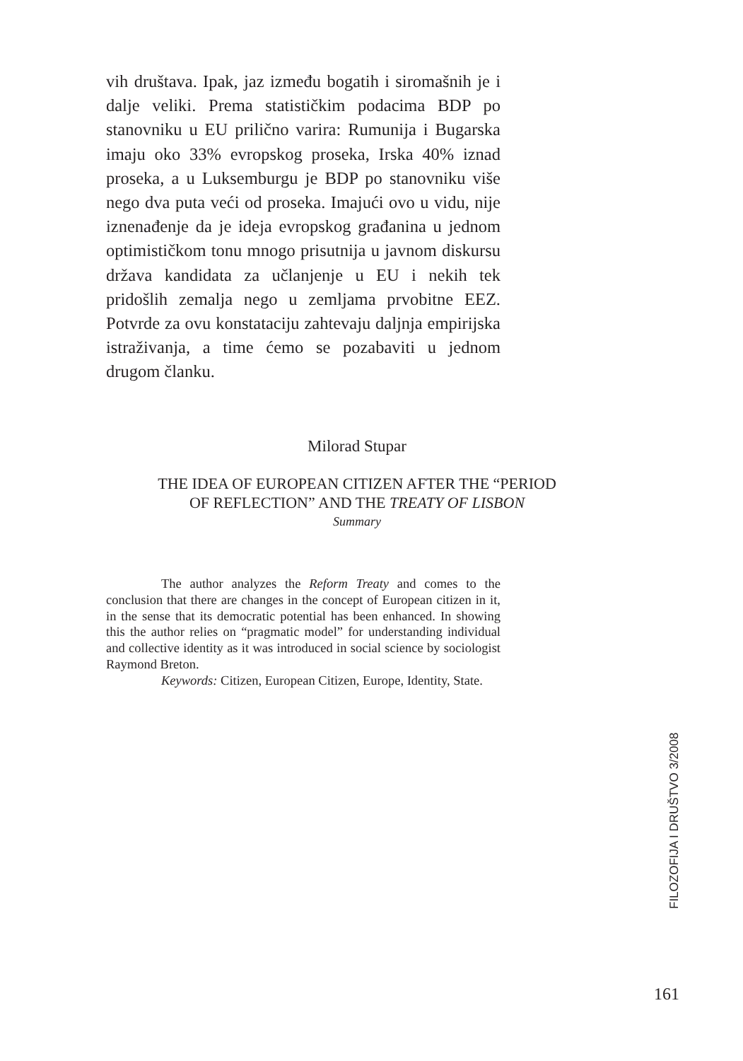vih društava. Ipak, jaz između bogatih i siromašnih je i dalje veliki. Prema statističkim podacima BDP po stanovniku u EU prilično varira: Rumunija i Bugarska imaju oko 33% evropskog proseka, Irska 40% iznad proseka, a u Luksemburgu je BDP po stanovniku više nego dva puta veći od proseka. Imajući ovo u vidu, nije iznenađenje da je ideja evropskog građanina u jednom optimističkom tonu mnogo prisutnija u javnom diskursu država kandidata za učlanjenje u EU i nekih tek pridošlih zemalja nego u zemljama prvobitne EEZ. Potvrde za ovu konstataciju zahtevaju daljnja empirijska istraživanja, a time ćemo se pozabaviti u jednom drugom članku.
Milorad Stupar
THE IDEA OF EUROPEAN CITIZEN AFTER THE “PERIOD
OF REFLECTION” AND THE TREATY OF LISBON
Summary
The author analyzes the Reform Treaty and comes to the conclusion that there are changes in the concept of European citizen in it, in the sense that its democratic potential has been enhanced. In showing this the author relies on “pragmatic model” for understanding individual and collective identity as it was introduced in social science by sociologist Raymond Breton.
Keywords: Citizen, European Citizen, Europe, Identity, State.
FILOZOFIJA I DRUŠTVO 3/2008
161